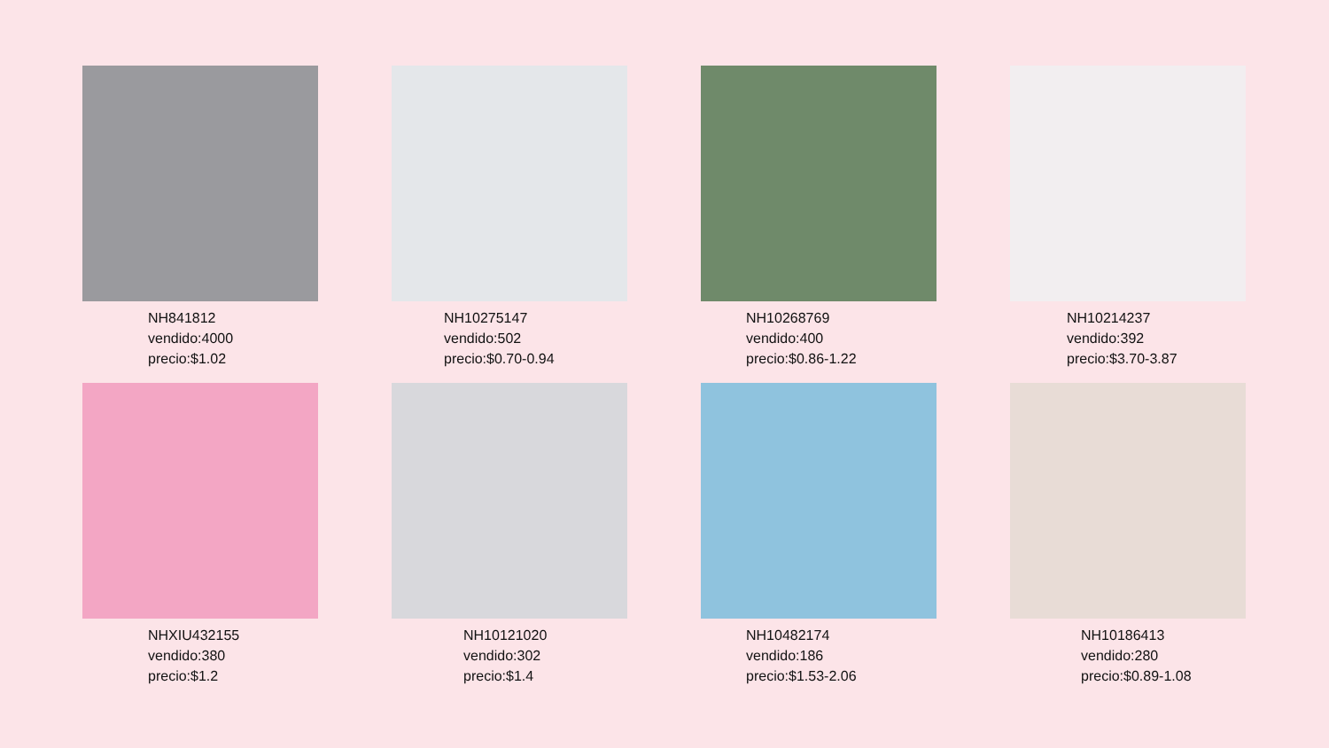NH841812
vendido:4000
precio:$1.02
NH10275147
vendido:502
precio:$0.70-0.94
NH10268769
vendido:400
precio:$0.86-1.22
NH10214237
vendido:392
precio:$3.70-3.87
NHXIU432155
vendido:380
precio:$1.2
NH10121020
vendido:302
precio:$1.4
NH10482174
vendido:186
precio:$1.53-2.06
NH10186413
vendido:280
precio:$0.89-1.08